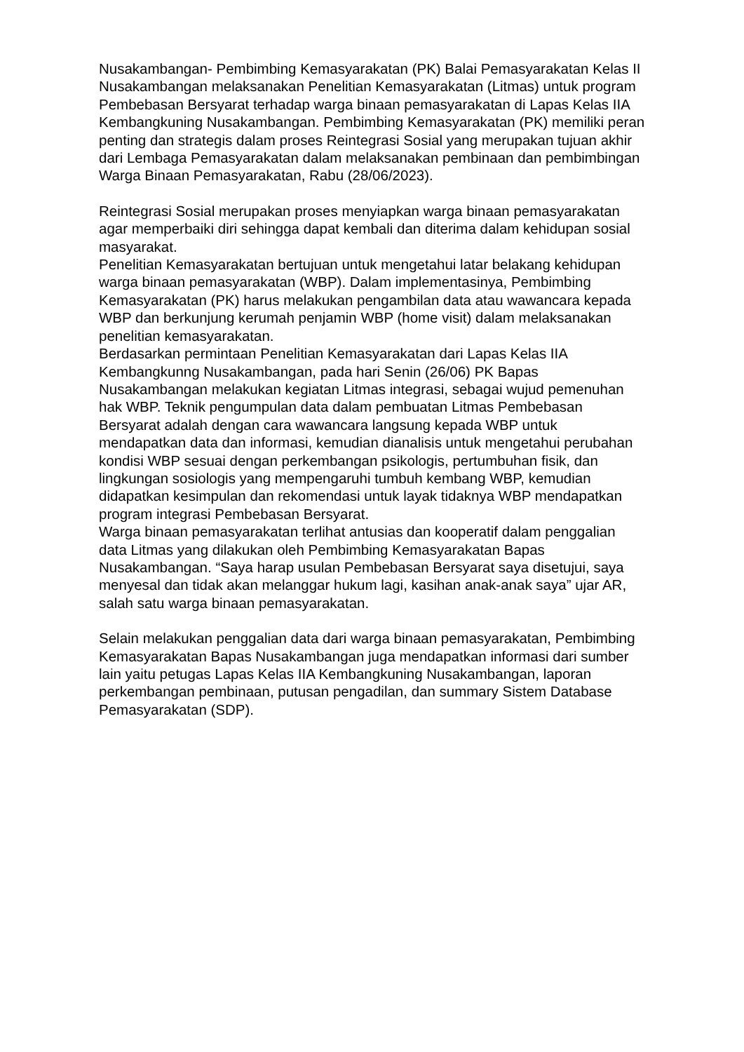Nusakambangan- Pembimbing Kemasyarakatan (PK) Balai Pemasyarakatan Kelas II Nusakambangan melaksanakan Penelitian Kemasyarakatan (Litmas) untuk program Pembebasan Bersyarat terhadap warga binaan pemasyarakatan di Lapas Kelas IIA Kembangkuning Nusakambangan. Pembimbing Kemasyarakatan (PK) memiliki peran penting dan strategis dalam proses Reintegrasi Sosial yang merupakan tujuan akhir dari Lembaga Pemasyarakatan dalam melaksanakan pembinaan dan pembimbingan Warga Binaan Pemasyarakatan, Rabu (28/06/2023).
Reintegrasi Sosial merupakan proses menyiapkan warga binaan pemasyarakatan agar memperbaiki diri sehingga dapat kembali dan diterima dalam kehidupan sosial masyarakat.
Penelitian Kemasyarakatan bertujuan untuk mengetahui latar belakang kehidupan warga binaan pemasyarakatan (WBP). Dalam implementasinya, Pembimbing Kemasyarakatan (PK) harus melakukan pengambilan data atau wawancara kepada WBP dan berkunjung kerumah penjamin WBP (home visit) dalam melaksanakan penelitian kemasyarakatan.
Berdasarkan permintaan Penelitian Kemasyarakatan dari Lapas Kelas IIA Kembangkunng Nusakambangan, pada hari Senin (26/06) PK Bapas Nusakambangan melakukan kegiatan Litmas integrasi, sebagai wujud pemenuhan hak WBP. Teknik pengumpulan data dalam pembuatan Litmas Pembebasan Bersyarat adalah dengan cara wawancara langsung kepada WBP untuk mendapatkan data dan informasi, kemudian dianalisis untuk mengetahui perubahan kondisi WBP sesuai dengan perkembangan psikologis, pertumbuhan fisik, dan lingkungan sosiologis yang mempengaruhi tumbuh kembang WBP, kemudian didapatkan kesimpulan dan rekomendasi untuk layak tidaknya WBP mendapatkan program integrasi Pembebasan Bersyarat.
Warga binaan pemasyarakatan terlihat antusias dan kooperatif dalam penggalian data Litmas yang dilakukan oleh Pembimbing Kemasyarakatan Bapas Nusakambangan. “Saya harap usulan Pembebasan Bersyarat saya disetujui, saya menyesal dan tidak akan melanggar hukum lagi, kasihan anak-anak saya” ujar AR, salah satu warga binaan pemasyarakatan.
Selain melakukan penggalian data dari warga binaan pemasyarakatan, Pembimbing Kemasyarakatan Bapas Nusakambangan juga mendapatkan informasi dari sumber lain yaitu petugas Lapas Kelas IIA Kembangkuning Nusakambangan, laporan perkembangan pembinaan, putusan pengadilan, dan summary Sistem Database Pemasyarakatan (SDP).